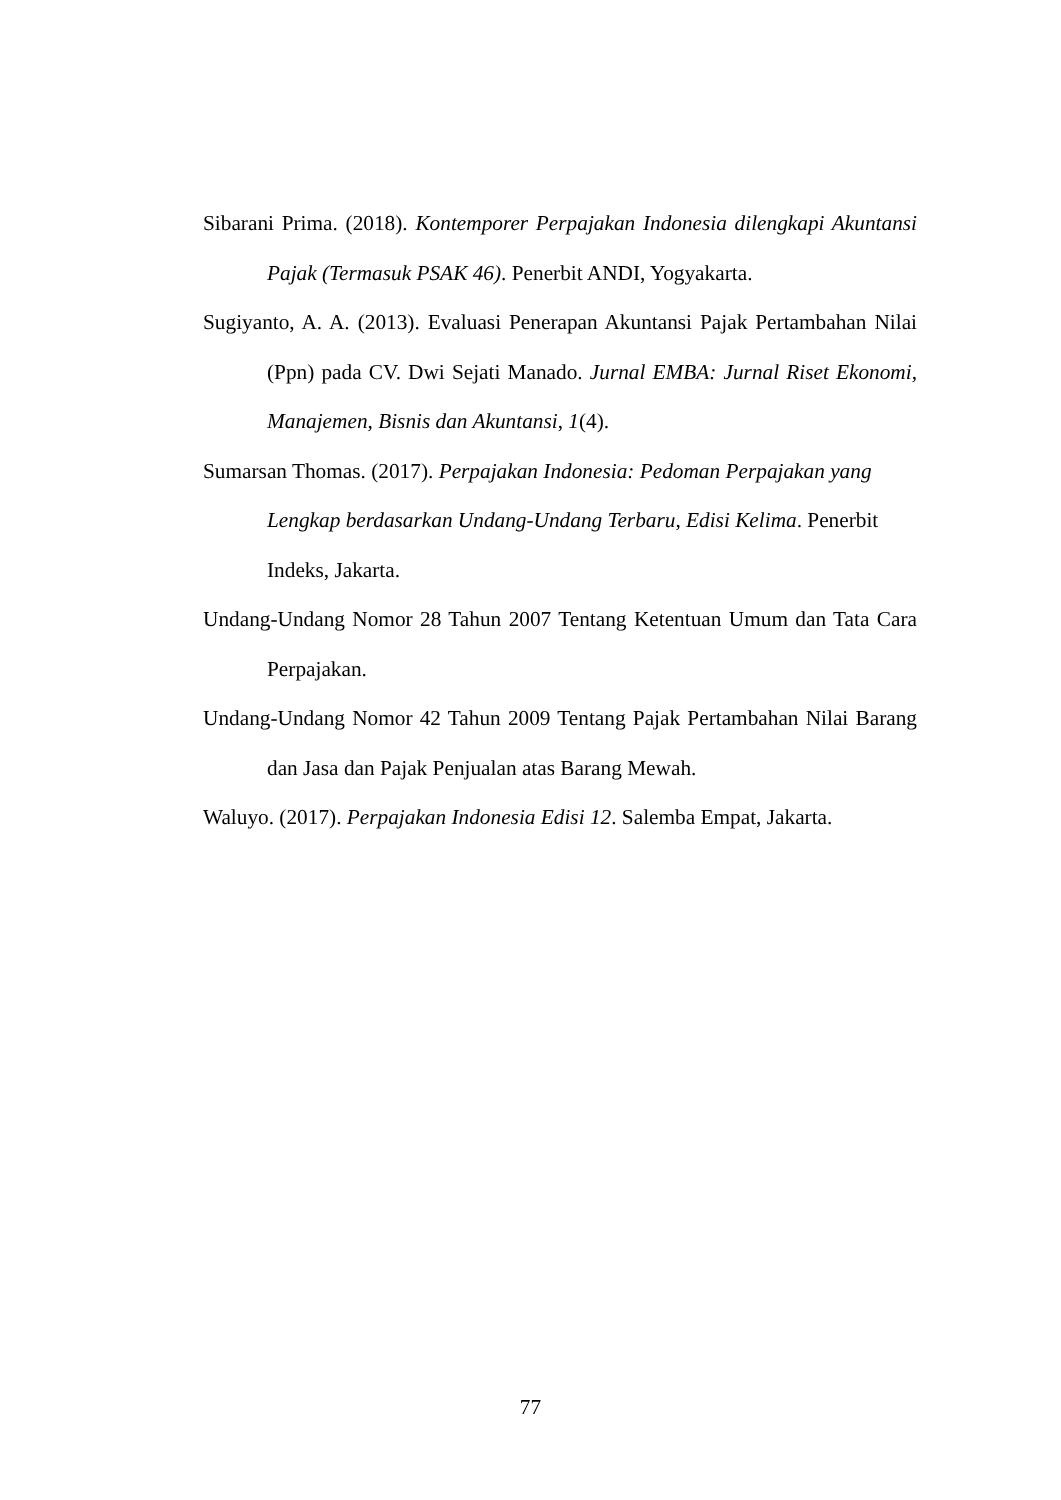Sibarani Prima. (2018). Kontemporer Perpajakan Indonesia dilengkapi Akuntansi Pajak (Termasuk PSAK 46). Penerbit ANDI, Yogyakarta.
Sugiyanto, A. A. (2013). Evaluasi Penerapan Akuntansi Pajak Pertambahan Nilai (Ppn) pada CV. Dwi Sejati Manado. Jurnal EMBA: Jurnal Riset Ekonomi, Manajemen, Bisnis dan Akuntansi, 1(4).
Sumarsan Thomas. (2017). Perpajakan Indonesia: Pedoman Perpajakan yang Lengkap berdasarkan Undang-Undang Terbaru, Edisi Kelima. Penerbit Indeks, Jakarta.
Undang-Undang Nomor 28 Tahun 2007 Tentang Ketentuan Umum dan Tata Cara Perpajakan.
Undang-Undang Nomor 42 Tahun 2009 Tentang Pajak Pertambahan Nilai Barang dan Jasa dan Pajak Penjualan atas Barang Mewah.
Waluyo. (2017). Perpajakan Indonesia Edisi 12. Salemba Empat, Jakarta.
77